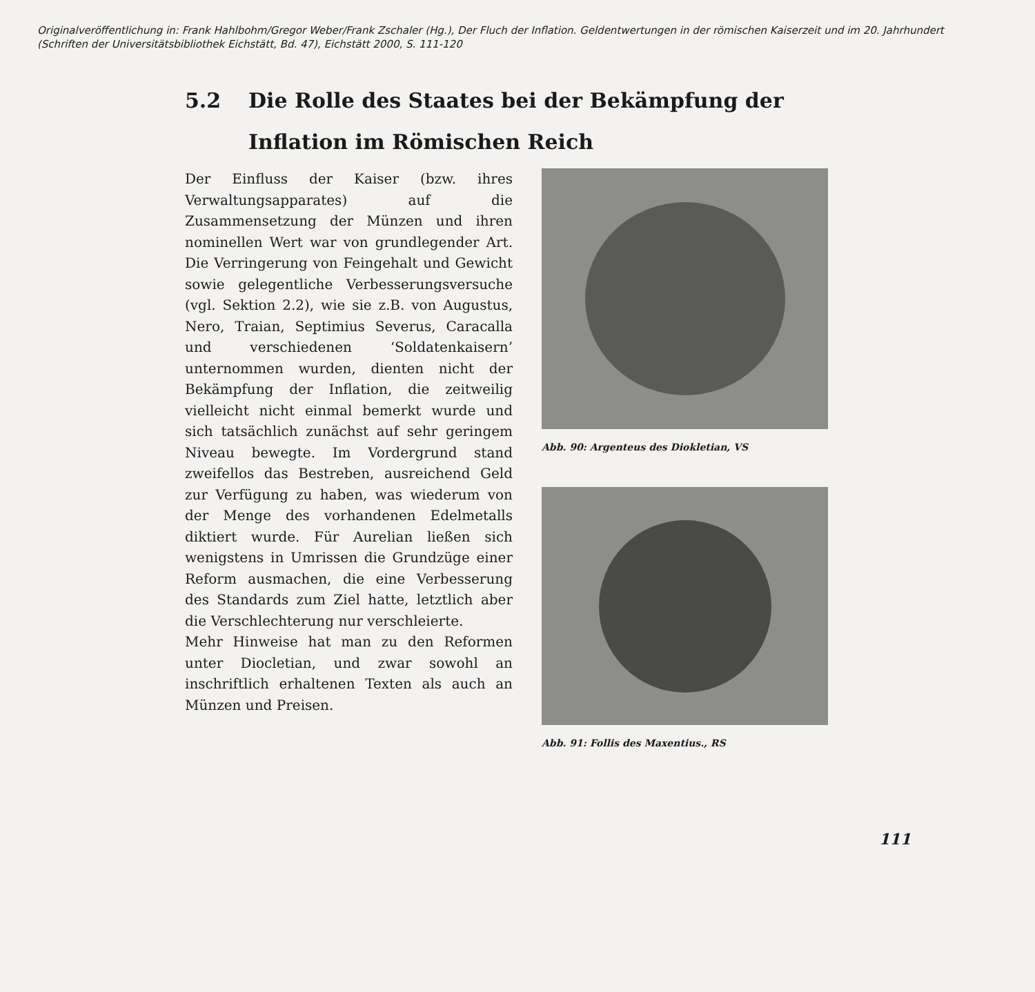Originalveröffentlichung in: Frank Hahlbohm/Gregor Weber/Frank Zschaler (Hg.), Der Fluch der Inflation. Geldentwertungen in der römischen Kaiserzeit und im 20. Jahrhundert
(Schriften der Universitätsbibliothek Eichstätt, Bd. 47), Eichstätt 2000, S. 111-120
5.2 Die Rolle des Staates bei der Bekämpfung der
Inflation im Römischen Reich
Der Einfluss der Kaiser (bzw. ihres Verwaltungsapparates) auf die Zusammensetzung der Münzen und ihren nominellen Wert war von grundlegender Art. Die Verringerung von Feingehalt und Gewicht sowie gelegentliche Verbesserungsversuche (vgl. Sektion 2.2), wie sie z.B. von Augustus, Nero, Traian, Septimius Severus, Caracalla und verschiedenen ‘Soldatenkaisern’ unternommen wurden, dienten nicht der Bekämpfung der Inflation, die zeitweilig vielleicht nicht einmal bemerkt wurde und sich tatsächlich zunächst auf sehr geringem Niveau bewegte. Im Vordergrund stand zweifellos das Bestreben, ausreichend Geld zur Verfügung zu haben, was wiederum von der Menge des vorhandenen Edelmetalls diktiert wurde. Für Aurelian ließen sich wenigstens in Umrissen die Grundzüge einer Reform ausmachen, die eine Verbesserung des Standards zum Ziel hatte, letztlich aber die Verschlechterung nur verschleierte.
Mehr Hinweise hat man zu den Reformen unter Diocletian, und zwar sowohl an inschriftlich erhaltenen Texten als auch an Münzen und Preisen.
Abb. 90: Argenteus des Diokletian, VS
Abb. 91: Follis des Maxentius., RS
111